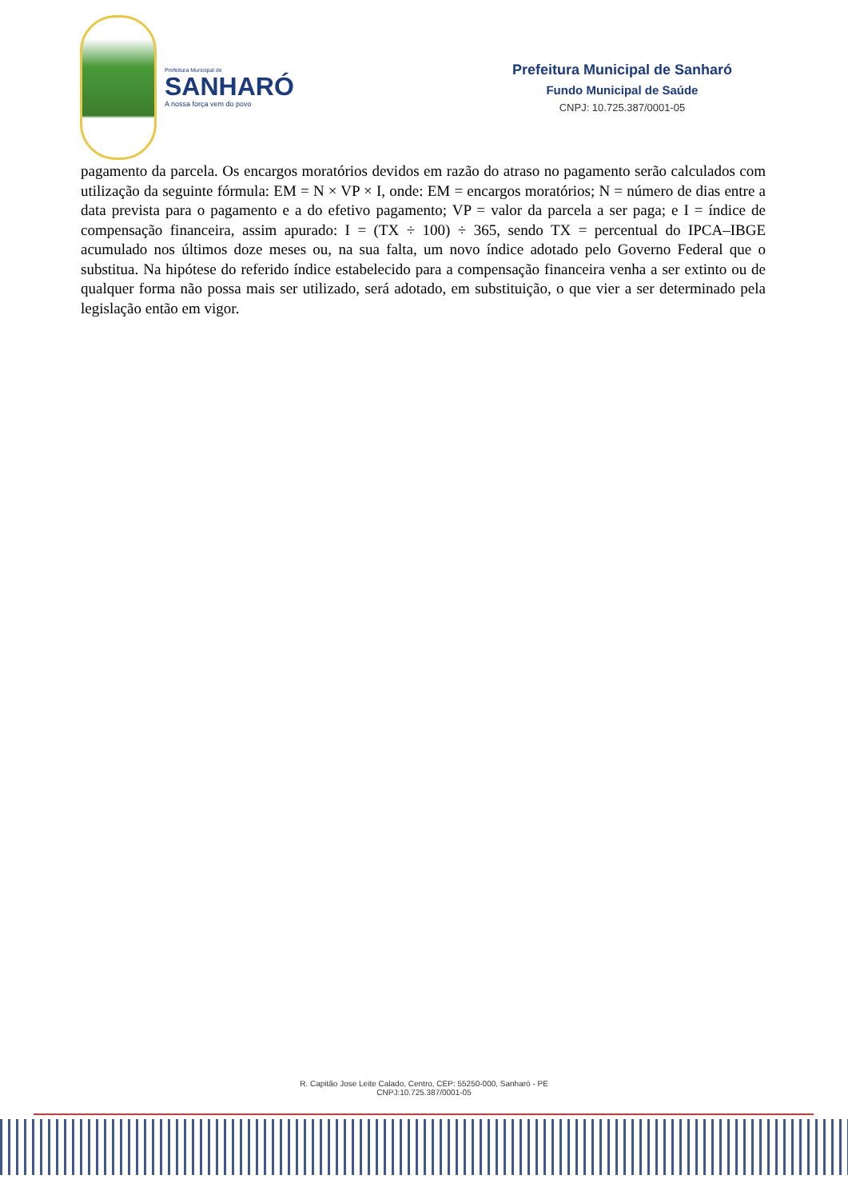Prefeitura Municipal de
SANHARÓ
A nossa força vem do povo
Prefeitura Municipal de Sanharó
Fundo Municipal de Saúde
CNPJ: 10.725.387/0001-05
pagamento da parcela. Os encargos moratórios devidos em razão do atraso no pagamento serão calculados com utilização da seguinte fórmula: EM = N × VP × I, onde: EM = encargos moratórios; N = número de dias entre a data prevista para o pagamento e a do efetivo pagamento; VP = valor da parcela a ser paga; e I = índice de compensação financeira, assim apurado: I = (TX ÷ 100) ÷ 365, sendo TX = percentual do IPCA–IBGE acumulado nos últimos doze meses ou, na sua falta, um novo índice adotado pelo Governo Federal que o substitua. Na hipótese do referido índice estabelecido para a compensação financeira venha a ser extinto ou de qualquer forma não possa mais ser utilizado, será adotado, em substituição, o que vier a ser determinado pela legislação então em vigor.
R. Capitão Jose Leite Calado, Centro, CEP: 55250-000, Sanharó - PE
CNPJ:10.725.387/0001-05